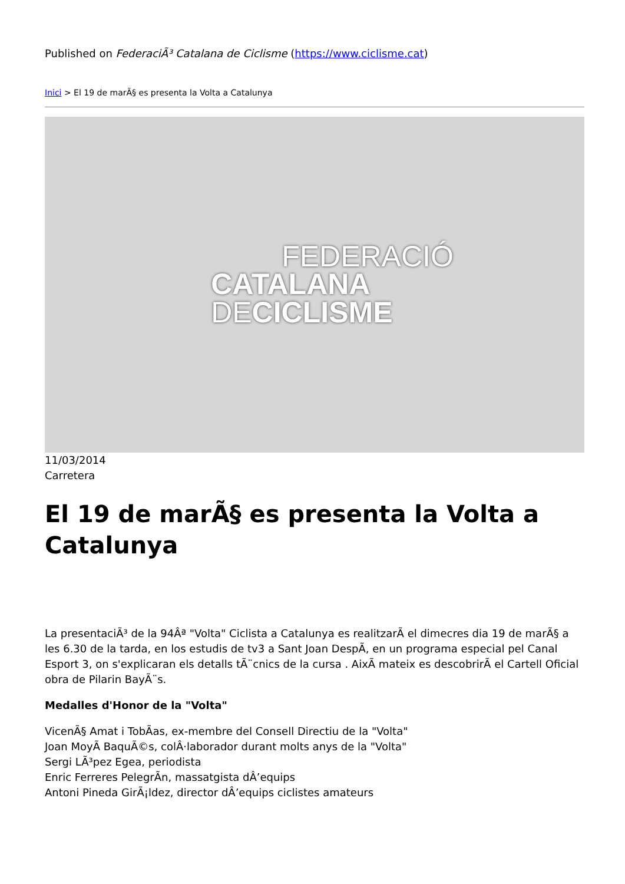Published on FederaciÃ³ Catalana de Ciclisme (https://www.ciclisme.cat)
Inici > El 19 de marÃ§ es presenta la Volta a Catalunya
FEDERACIÓ
CATALANA
DECICLISME
11/03/2014
Carretera
El 19 de marÃ§ es presenta la Volta a Catalunya
La presentaciÃ³ de la 94Âª "Volta" Ciclista a Catalunya es realitzarÃ el dimecres dia 19 de marÃ§ a les 6.30 de la tarda, en los estudis de tv3 a Sant Joan DespÃ, en un programa especial pel Canal Esport 3, on s'explicaran els detalls tÃ¨cnics de la cursa . AixÃ mateix es descobrirÃ el Cartell Oficial obra de Pilarin BayÃ¨s.
Medalles d'Honor de la "Volta"
VicenÃ§ Amat i TobÃas, ex-membre del Consell Directiu de la "Volta"
Joan MoyÃ BaquÃ©s, colÂ·laborador durant molts anys de la "Volta"
Sergi LÃ³pez Egea, periodista
Enric Ferreres PelegrÃn, massatgista dÂ’equips
Antoni Pineda GirÃ¡ldez, director dÂ’equips ciclistes amateurs